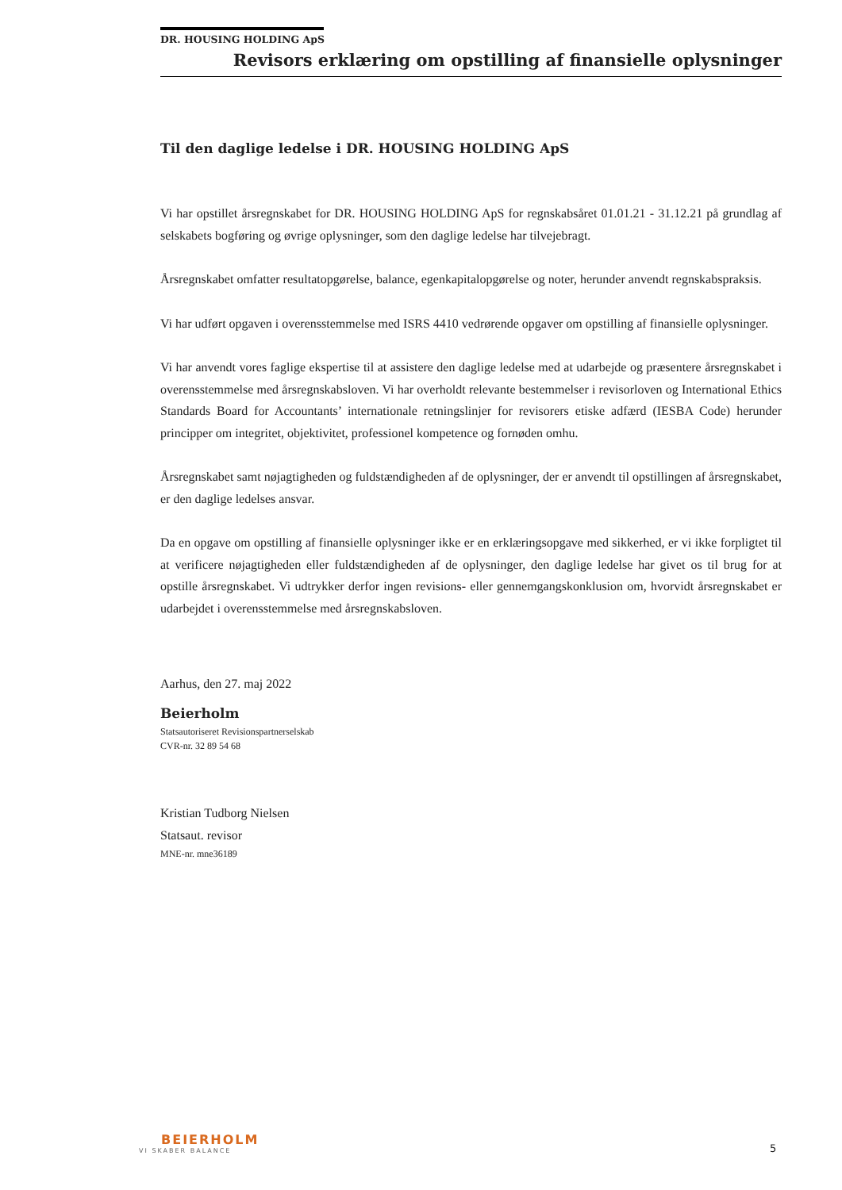DR. HOUSING HOLDING ApS
Revisors erklæring om opstilling af finansielle oplysninger
Til den daglige ledelse i DR. HOUSING HOLDING ApS
Vi har opstillet årsregnskabet for DR. HOUSING HOLDING ApS for regnskabsåret 01.01.21 - 31.12.21 på grundlag af selskabets bogføring og øvrige oplysninger, som den daglige ledelse har tilvejebragt.
Årsregnskabet omfatter resultatopgørelse, balance, egenkapitalopgørelse og noter, herunder anvendt regnskabspraksis.
Vi har udført opgaven i overensstemmelse med ISRS 4410 vedrørende opgaver om opstilling af finansielle oplysninger.
Vi har anvendt vores faglige ekspertise til at assistere den daglige ledelse med at udarbejde og præsentere årsregnskabet i overensstemmelse med årsregnskabsloven. Vi har overholdt relevante bestemmelser i revisorloven og International Ethics Standards Board for Accountants’ internationale retningslinjer for revisorers etiske adfærd (IESBA Code) herunder principper om integritet, objektivitet, professionel kompetence og fornøden omhu.
Årsregnskabet samt nøjagtigheden og fuldstændigheden af de oplysninger, der er anvendt til opstillingen af årsregnskabet, er den daglige ledelses ansvar.
Da en opgave om opstilling af finansielle oplysninger ikke er en erklæringsopgave med sikkerhed, er vi ikke forpligtet til at verificere nøjagtigheden eller fuldstændigheden af de oplysninger, den daglige ledelse har givet os til brug for at opstille årsregnskabet. Vi udtrykker derfor ingen revisions- eller gennemgangskonklusion om, hvorvidt årsregnskabet er udarbejdet i overensstemmelse med årsregnskabsloven.
Aarhus, den 27. maj 2022
Beierholm
Statsautoriseret Revisionspartnerselskab
CVR-nr. 32 89 54 68
Kristian Tudborg Nielsen
Statsaut. revisor
MNE-nr. mne36189
BEIERHOLM
VI SKABER BALANCE
5